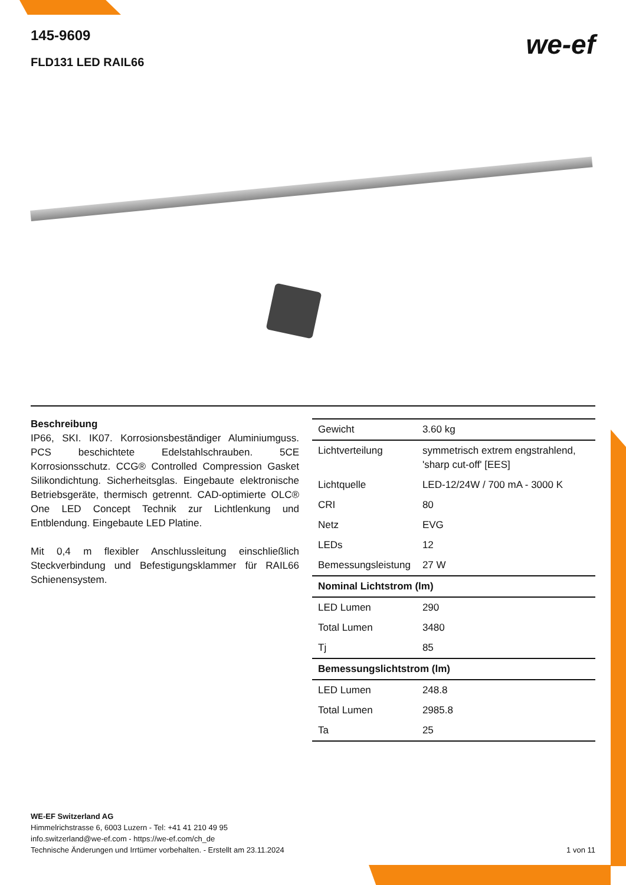we-ef
145-9609
FLD131 LED RAIL66
Beschreibung
IP66, SKI. IK07. Korrosionsbeständiger Aluminiumguss. PCS beschichtete Edelstahlschrauben. 5CE Korrosionsschutz. CCG® Controlled Compression Gasket Silikondichtung. Sicherheitsglas. Eingebaute elektronische Betriebsgeräte, thermisch getrennt. CAD-optimierte OLC® One LED Concept Technik zur Lichtlenkung und Entblendung. Eingebaute LED Platine.
Mit 0,4 m flexibler Anschlussleitung einschließlich Steckverbindung und Befestigungsklammer für RAIL66 Schienensystem.
| Gewicht | 3.60 kg |
| Lichtverteilung | symmetrisch extrem engstrahlend, 'sharp cut-off' [EES] |
| Lichtquelle | LED-12/24W / 700 mA - 3000 K |
| CRI | 80 |
| Netz | EVG |
| LEDs | 12 |
| Bemessungsleistung | 27 W |
| Nominal Lichtstrom (lm) | |
| LED Lumen | 290 |
| Total Lumen | 3480 |
| Tj | 85 |
| Bemessungslichtstrom (lm) | |
| LED Lumen | 248.8 |
| Total Lumen | 2985.8 |
| Ta | 25 |
WE-EF Switzerland AG
Himmelrichstrasse 6, 6003 Luzern - Tel: +41 41 210 49 95
info.switzerland@we-ef.com - https://we-ef.com/ch_de
Technische Änderungen und Irrtümer vorbehalten. - Erstellt am 23.11.2024 1 von 11